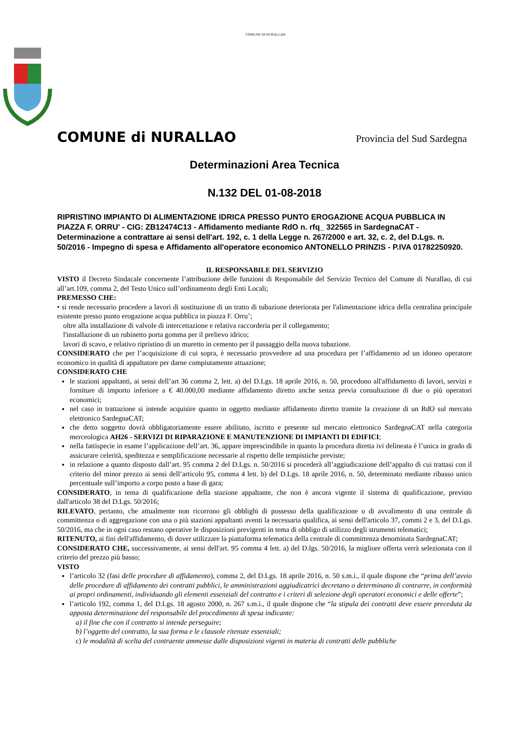COMUNE DI NURALLAO
COMUNE di NURALLAO Provincia del Sud Sardegna
Determinazioni Area Tecnica
N.132 DEL 01-08-2018
RIPRISTINO IMPIANTO DI ALIMENTAZIONE IDRICA PRESSO PUNTO EROGAZIONE ACQUA PUBBLICA IN PIAZZA F. ORRU' - CIG: ZB12474C13 - Affidamento mediante RdO n. rfq_ 322565 in SardegnaCAT - Determinazione a contrattare ai sensi dell'art. 192, c. 1 della Legge n. 267/2000 e art. 32, c. 2, del D.Lgs. n. 50/2016 - Impegno di spesa e Affidamento all'operatore economico ANTONELLO PRINZIS - P.IVA 01782250920.
IL RESPONSABILE DEL SERVIZIO
VISTO il Decreto Sindacale concernente l’attribuzione delle funzioni di Responsabile del Servizio Tecnico del Comune di Nurallao, di cui all’art.109, comma 2, del Testo Unico sull’ordinamento degli Enti Locali;
PREMESSO CHE:
• si rende necessario procedere a lavori di sostituzione di un tratto di tubazione deteriorata per l'alimentazione idrica della centralina principale esistente presso punto erogazione acqua pubblica in piazza F. Orru’;
oltre alla installazione di valvole di intercettazione e relativa raccorderia per il collegamento;
l'installazione di un rubinetto porta gomma per il prelievo idrico;
lavori di scavo, e relativo ripristino di un muretto in cemento per il passaggio della nuova tubazione.
CONSIDERATO che per l’acquisizione di cui sopra, è necessario provvedere ad una procedura per l’affidamento ad un idoneo operatore economico in qualità di appaltatore per darne compiutamente attuazione;
CONSIDERATO CHE
le stazioni appaltanti, ai sensi dell’art 36 comma 2, lett. a) del D.Lgs. 18 aprile 2016, n. 50, procedono all'affidamento di lavori, servizi e forniture di importo inferiore a € 40.000,00 mediante affidamento diretto anche senza previa consultazione di due o più operatori economici;
nel caso in trattazione si intende acquisire quanto in oggetto mediante affidamento diretto tramite la creazione di un RdO sul mercato elettronico SardegnaCAT;
che detto soggetto dovrà obbligatoriamente essere abilitato, iscritto e presente sul mercato elettronico SardegnaCAT nella categoria merceologica AH26 - SERVIZI DI RIPARAZIONE E MANUTENZIONE DI IMPIANTI DI EDIFICI;
nella fattispecie in esame l’applicazione dell’art. 36, appare imprescindibile in quanto la procedura diretta ivi delineata è l’unica in grado di assicurare celerità, speditezza e semplificazione necessarie al rispetto delle tempistiche previste;
in relazione a quanto disposto dall’art. 95 comma 2 del D.Lgs. n. 50/2016 si procederà all’aggiudicazione dell’appalto di cui trattasi con il criterio del minor prezzo ai sensi dell’articolo 95, comma 4 lett. b) del D.Lgs. 18 aprile 2016, n. 50, determinato mediante ribasso unico percentuale sull’importo a corpo posto a base di gara;
CONSIDERATO, in tema di qualificazione della stazione appaltante, che non è ancora vigente il sistema di qualificazione, previsto dall'articolo 38 del D.Lgs. 50/2016;
RILEVATO, pertanto, che attualmente non ricorrono gli obblighi di possesso della qualificazione o di avvalimento di una centrale di committenza o di aggregazione con una o più stazioni appaltanti aventi la necessaria qualifica, ai sensi dell'articolo 37, commi 2 e 3, del D.Lgs. 50/2016, ma che in ogni caso restano operative le disposizioni previgenti in tema di obbligo di utilizzo degli strumenti telematici;
RITENUTO, ai fini dell'affidamento, di dover utilizzare la piattaforma telematica della centrale di committenza denominata SardegnaCAT;
CONSIDERATO CHE, successivamente, ai sensi dell'art. 95 comma 4 lett. a) del D.lgs. 50/2016, la migliore offerta verrà selezionata con il criterio del prezzo più basso;
VISTO
l’articolo 32 (fasi delle procedure di affidamento), comma 2, del D.Lgs. 18 aprile 2016, n. 50 s.m.i., il quale dispone che “prima dell’avvio delle procedure di affidamento dei contratti pubblici, le amministrazioni aggiudicatrici decretano o determinano di contrarre, in conformità ai propri ordinamenti, individuando gli elementi essenziali del contratto e i criteri di selezione degli operatori economici e delle offerte”;
l’articolo 192, comma 1, del D.Lgs. 18 agosto 2000, n. 267 s.m.i., il quale dispone che “la stipula dei contratti deve essere preceduta da apposta determinazione del responsabile del procedimento di spesa indicante:
a) il fine che con il contratto si intende perseguire;
b) l’oggetto del contratto, la sua forma e le clausole ritenute essenziali;
c) le modalità di scelta del contraente ammesse dalle disposizioni vigenti in materia di contratti delle pubbliche